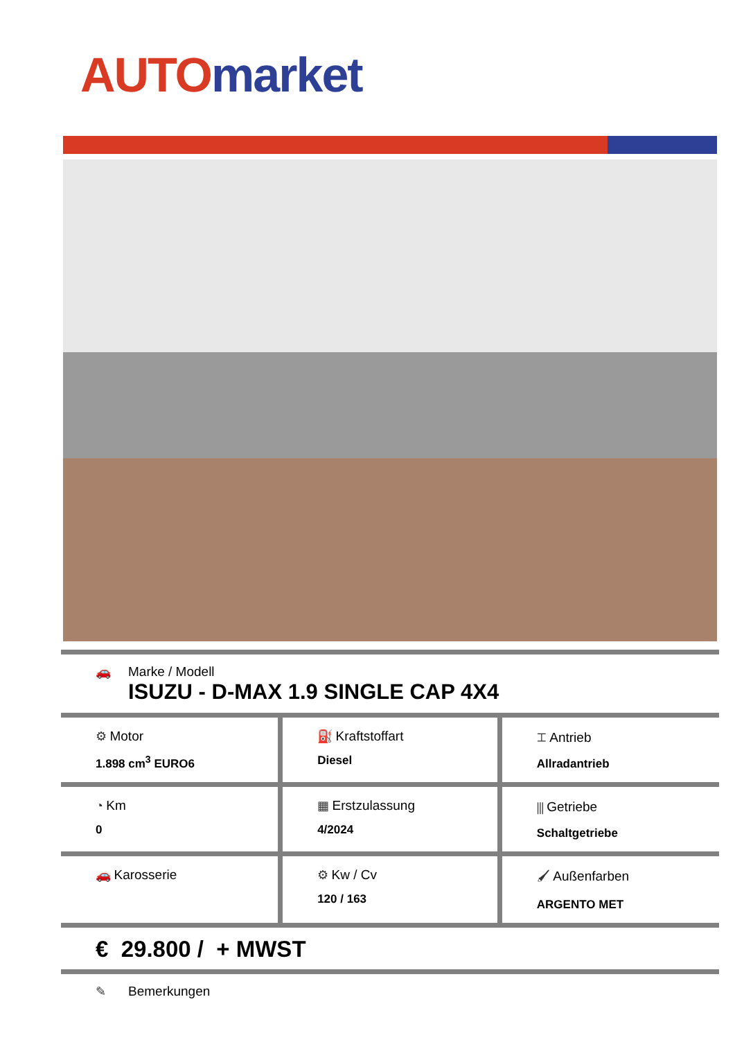AUTO market
🚗 Marke / Modell
ISUZU - D-MAX 1.9 SINGLE CAP 4X4
| ⚙ Motor 1.898 cm<sup>3</sup> EURO6 | ⛽ Kraftstoffart Diesel | ⌶ Antrieb Allradantrieb |
| ◔ Km 0 | ▦ Erstzulassung 4/2024 | ⫼ Getriebe Schaltgetriebe |
| 🚗 Karosserie | ⚙ Kw / Cv 120 / 163 | 🖌 Außenfarben ARGENTO MET |
€ 29.800 / + MWST
✎ Bemerkungen